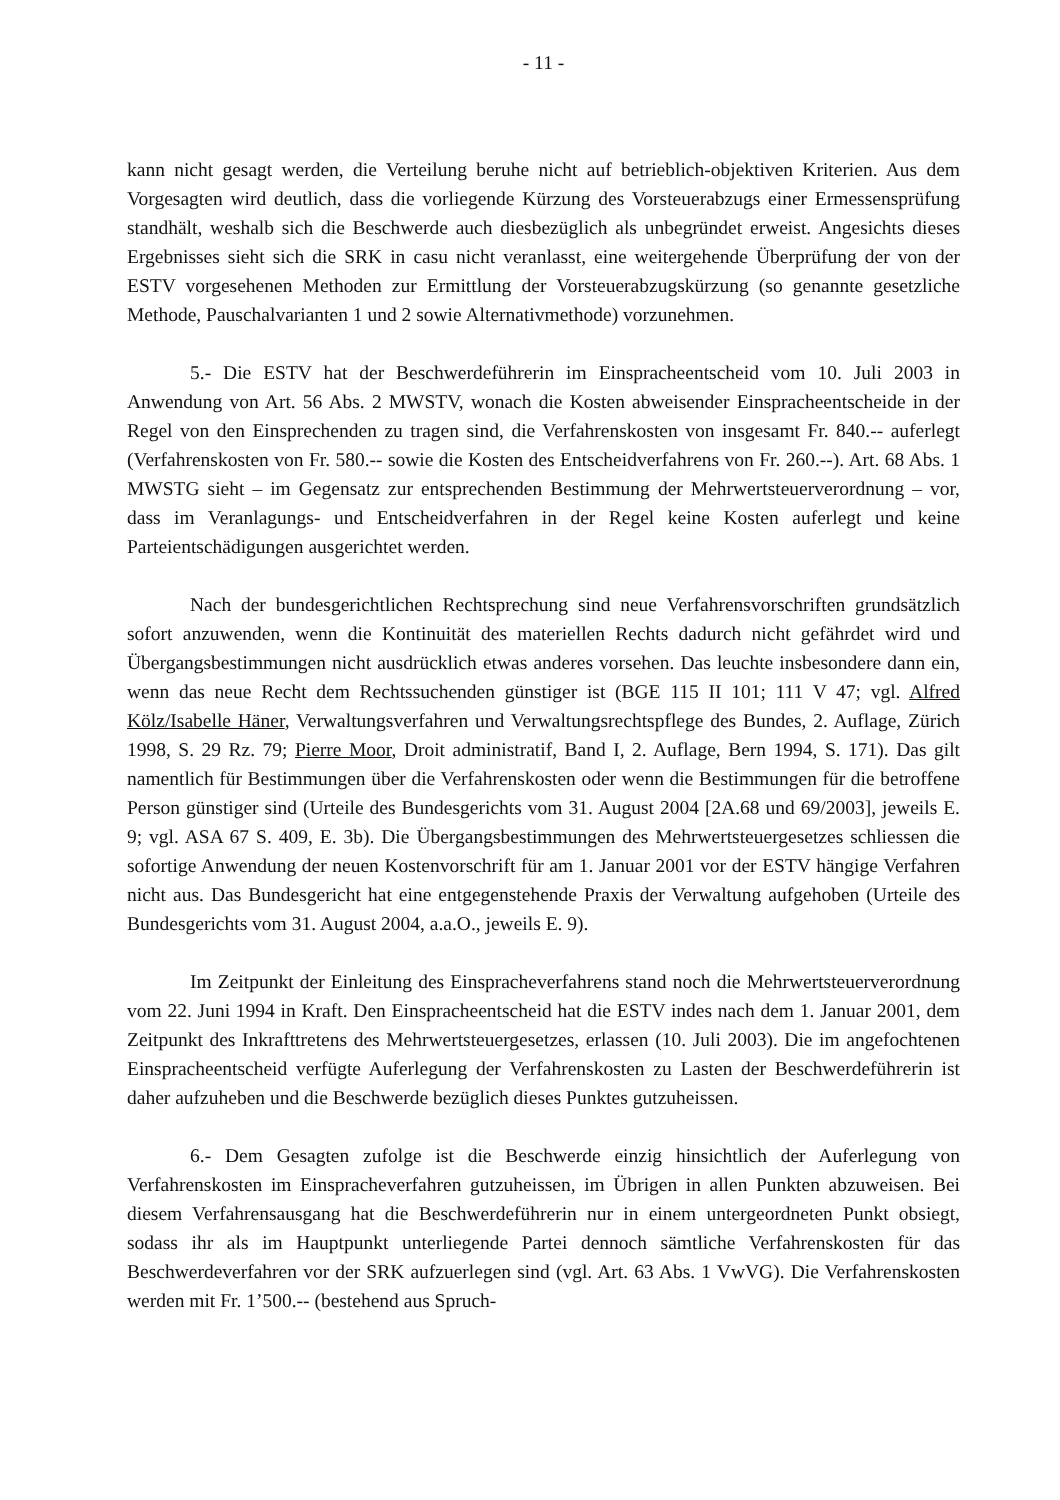- 11 -
kann nicht gesagt werden, die Verteilung beruhe nicht auf betrieblich-objektiven Kriterien. Aus dem Vorgesagten wird deutlich, dass die vorliegende Kürzung des Vorsteuerabzugs einer Ermessensprüfung standhält, weshalb sich die Beschwerde auch diesbezüglich als unbegründet erweist. Angesichts dieses Ergebnisses sieht sich die SRK in casu nicht veranlasst, eine weitergehende Überprüfung der von der ESTV vorgesehenen Methoden zur Ermittlung der Vorsteuerabzugskürzung (so genannte gesetzliche Methode, Pauschalvarianten 1 und 2 sowie Alternativmethode) vorzunehmen.
5.- Die ESTV hat der Beschwerdeführerin im Einspracheentscheid vom 10. Juli 2003 in Anwendung von Art. 56 Abs. 2 MWSTV, wonach die Kosten abweisender Einspracheentscheide in der Regel von den Einsprechenden zu tragen sind, die Verfahrenskosten von insgesamt Fr. 840.-- auferlegt (Verfahrenskosten von Fr. 580.-- sowie die Kosten des Entscheidverfahrens von Fr. 260.--). Art. 68 Abs. 1 MWSTG sieht – im Gegensatz zur entsprechenden Bestimmung der Mehrwertsteuerverordnung – vor, dass im Veranlagungs- und Entscheidverfahren in der Regel keine Kosten auferlegt und keine Parteientschädigungen ausgerichtet werden.
Nach der bundesgerichtlichen Rechtsprechung sind neue Verfahrensvorschriften grundsätzlich sofort anzuwenden, wenn die Kontinuität des materiellen Rechts dadurch nicht gefährdet wird und Übergangsbestimmungen nicht ausdrücklich etwas anderes vorsehen. Das leuchte insbesondere dann ein, wenn das neue Recht dem Rechtssuchenden günstiger ist (BGE 115 II 101; 111 V 47; vgl. Alfred Kölz/Isabelle Häner, Verwaltungsverfahren und Verwaltungsrechtspflege des Bundes, 2. Auflage, Zürich 1998, S. 29 Rz. 79; Pierre Moor, Droit administratif, Band I, 2. Auflage, Bern 1994, S. 171). Das gilt namentlich für Bestimmungen über die Verfahrenskosten oder wenn die Bestimmungen für die betroffene Person günstiger sind (Urteile des Bundesgerichts vom 31. August 2004 [2A.68 und 69/2003], jeweils E. 9; vgl. ASA 67 S. 409, E. 3b). Die Übergangsbestimmungen des Mehrwertsteuergesetzes schliessen die sofortige Anwendung der neuen Kostenvorschrift für am 1. Januar 2001 vor der ESTV hängige Verfahren nicht aus. Das Bundesgericht hat eine entgegenstehende Praxis der Verwaltung aufgehoben (Urteile des Bundesgerichts vom 31. August 2004, a.a.O., jeweils E. 9).
Im Zeitpunkt der Einleitung des Einspracheverfahrens stand noch die Mehrwertsteuerverordnung vom 22. Juni 1994 in Kraft. Den Einspracheentscheid hat die ESTV indes nach dem 1. Januar 2001, dem Zeitpunkt des Inkrafttretens des Mehrwertsteuergesetzes, erlassen (10. Juli 2003). Die im angefochtenen Einspracheentscheid verfügte Auferlegung der Verfahrenskosten zu Lasten der Beschwerdeführerin ist daher aufzuheben und die Beschwerde bezüglich dieses Punktes gutzuheissen.
6.- Dem Gesagten zufolge ist die Beschwerde einzig hinsichtlich der Auferlegung von Verfahrenskosten im Einspracheverfahren gutzuheissen, im Übrigen in allen Punkten abzuweisen. Bei diesem Verfahrensausgang hat die Beschwerdeführerin nur in einem untergeordneten Punkt obsiegt, sodass ihr als im Hauptpunkt unterliegende Partei dennoch sämtliche Verfahrenskosten für das Beschwerdeverfahren vor der SRK aufzuerlegen sind (vgl. Art. 63 Abs. 1 VwVG). Die Verfahrenskosten werden mit Fr. 1’500.-- (bestehend aus Spruch-